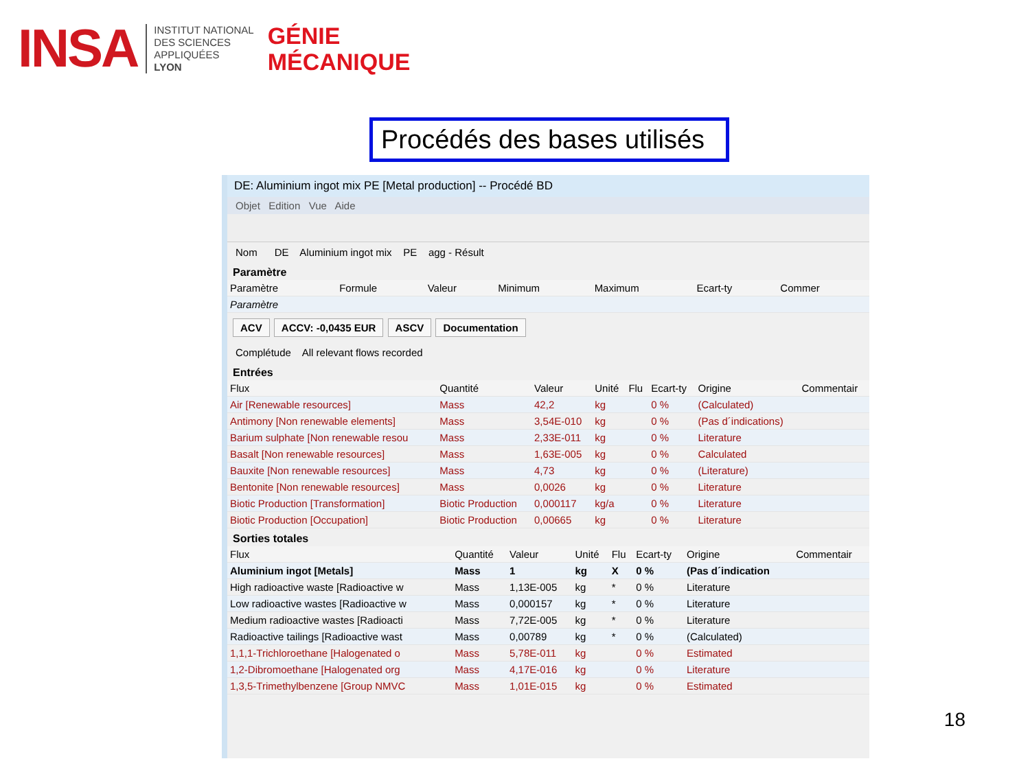INSA
INSTITUT NATIONAL
DES SCIENCES
APPLIQUÉES
LYON
GÉNIE
MÉCANIQUE
Procédés des bases utilisés
DE: Aluminium ingot mix PE [Metal production] -- Procédé BD
Objet Edition Vue Aide
Nom DE Aluminium ingot mix PE agg - Résult
Paramètre
| Paramètre | Formule | Valeur | Minimum | Maximum | Ecart-ty | Commer |
| --- | --- | --- | --- | --- | --- | --- |
| Paramètre | | | | | | |
ACV ACCV: -0,0435 EUR ASCV Documentation
Complétude All relevant flows recorded
Entrées
| Flux | Quantité | Valeur | Unité | Flu | Ecart-ty | Origine | Commentair |
| --- | --- | --- | --- | --- | --- | --- | --- |
| Air [Renewable resources] | Mass | 42,2 | kg | | 0 % | (Calculated) | |
| Antimony [Non renewable elements] | Mass | 3,54E-010 | kg | | 0 % | (Pas d´indications) | |
| Barium sulphate [Non renewable resou | Mass | 2,33E-011 | kg | | 0 % | Literature | |
| Basalt [Non renewable resources] | Mass | 1,63E-005 | kg | | 0 % | Calculated | |
| Bauxite [Non renewable resources] | Mass | 4,73 | kg | | 0 % | (Literature) | |
| Bentonite [Non renewable resources] | Mass | 0,0026 | kg | | 0 % | Literature | |
| Biotic Production [Transformation] | Biotic Production | 0,000117 | kg/a | | 0 % | Literature | |
| Biotic Production [Occupation] | Biotic Production | 0,00665 | kg | | 0 % | Literature | |
Sorties totales
| Flux | Quantité | Valeur | Unité | Flu | Ecart-ty | Origine | Commentair |
| --- | --- | --- | --- | --- | --- | --- | --- |
| Aluminium ingot [Metals] | Mass | 1 | kg | X | 0 % | (Pas d´indication | |
| High radioactive waste [Radioactive w | Mass | 1,13E-005 | kg | * | 0 % | Literature | |
| Low radioactive wastes [Radioactive w | Mass | 0,000157 | kg | * | 0 % | Literature | |
| Medium radioactive wastes [Radioacti | Mass | 7,72E-005 | kg | * | 0 % | Literature | |
| Radioactive tailings [Radioactive wast | Mass | 0,00789 | kg | * | 0 % | (Calculated) | |
| 1,1,1-Trichloroethane [Halogenated o | Mass | 5,78E-011 | kg | | 0 % | Estimated | |
| 1,2-Dibromoethane [Halogenated org | Mass | 4,17E-016 | kg | | 0 % | Literature | |
| 1,3,5-Trimethylbenzene [Group NMVC | Mass | 1,01E-015 | kg | | 0 % | Estimated | |
18